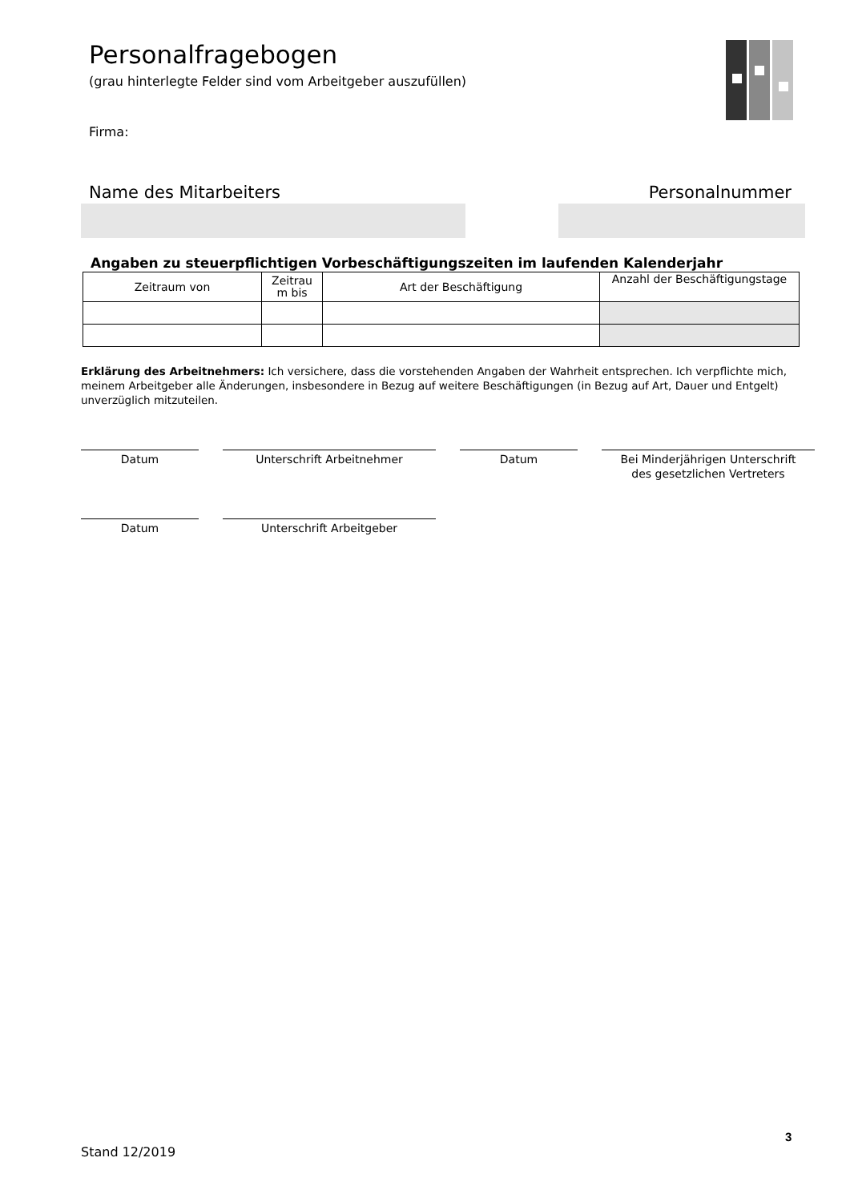Personalfragebogen
(grau hinterlegte Felder sind vom Arbeitgeber auszufüllen)
Firma:
Name des Mitarbeiters Personalnummer
Angaben zu steuerpflichtigen Vorbeschäftigungszeiten im laufenden Kalenderjahr
| Zeitraum von | Zeitrau m bis | Art der Beschäftigung | Anzahl der Beschäftigungstage |
| --- | --- | --- | --- |
Erklärung des Arbeitnehmers: Ich versichere, dass die vorstehenden Angaben der Wahrheit entsprechen. Ich verpflichte mich, meinem Arbeitgeber alle Änderungen, insbesondere in Bezug auf weitere Beschäftigungen (in Bezug auf Art, Dauer und Entgelt) unverzüglich mitzuteilen.
Datum Unterschrift Arbeitnehmer Datum
Bei Minderjährigen Unterschrift
des gesetzlichen Vertreters
Datum Unterschrift Arbeitgeber
3
Stand 12/2019